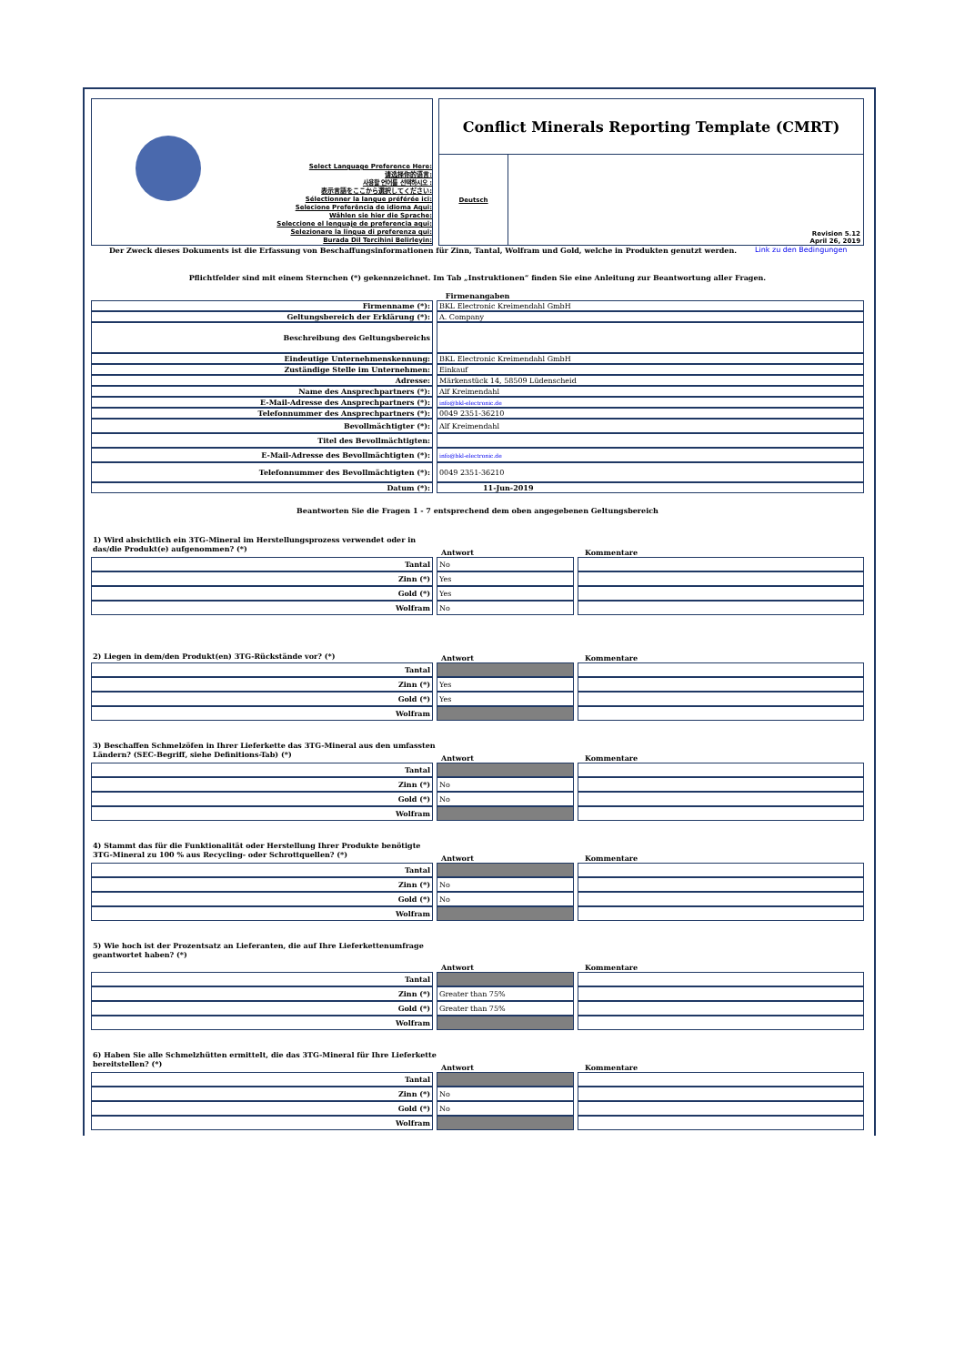Select Language Preference Here:
请选择你的语言:
사용할 언어를 선택하시오 :
表示言語をここから選択してください:
Sélectionner la langue préférée ici:
Selecione Preferência de idioma Aqui:
Wählen sie hier die Sprache:
Seleccione el lenguaje de preferencia aqui:
Selezionare la lingua di preferenza qui:
Burada Dil Tercihini Belirleyin:
Conflict Minerals Reporting Template (CMRT)
Deutsch
Revision 5.12
April 26, 2019
Der Zweck dieses Dokuments ist die Erfassung von Beschaffungsinformationen für Zinn, Tantal, Wolfram und Gold, welche in Produkten genutzt werden. Link zu den Bedingungen
Pflichtfelder sind mit einem Sternchen (*) gekennzeichnet. Im Tab „Instruktionen“ finden Sie eine Anleitung zur Beantwortung aller Fragen.
Firmenangaben
| Firmenname (*): | | BKL Electronic Kreimendahl GmbH |
| Geltungsbereich der Erklärung (*): | | A. Company |
| Beschreibung des Geltungsbereichs | | |
| Eindeutige Unternehmenskennung: | | BKL Electronic Kreimendahl GmbH |
| Zuständige Stelle im Unternehmen: | | Einkauf |
| Adresse: | | Märkenstück 14, 58509 Lüdenscheid |
| Name des Ansprechpartners (*): | | Alf Kreimendahl |
| E-Mail-Adresse des Ansprechpartners (*): | | info@bkl-electronic.de |
| Telefonnummer des Ansprechpartners (*): | | 0049 2351-36210 |
| Bevollmächtigter (*): | | Alf Kreimendahl |
| Titel des Bevollmächtigten: | | |
| E-Mail-Adresse des Bevollmächtigten (*): | | info@bkl-electronic.de |
| Telefonnummer des Bevollmächtigten (*): | | 0049 2351-36210 |
| Datum (*): | | 11-Jun-2019 |
Beantworten Sie die Fragen 1 - 7 entsprechend dem oben angegebenen Geltungsbereich
1) Wird absichtlich ein 3TG-Mineral im Herstellungsprozess verwendet oder in das/die Produkt(e) aufgenommen? (*)
Antwort Kommentare
| Tantal | | No | | |
| Zinn (*) | | Yes | | |
| Gold (*) | | Yes | | |
| Wolfram | | No | | |
2) Liegen in dem/den Produkt(en) 3TG-Rückstände vor? (*)
Antwort Kommentare
| Tantal | | | | |
| Zinn (*) | | Yes | | |
| Gold (*) | | Yes | | |
| Wolfram | | | | |
3) Beschaffen Schmelzöfen in Ihrer Lieferkette das 3TG-Mineral aus den umfassten Ländern? (SEC-Begriff, siehe Definitions-Tab) (*)
Antwort Kommentare
| Tantal | | | | |
| Zinn (*) | | No | | |
| Gold (*) | | No | | |
| Wolfram | | | | |
4) Stammt das für die Funktionalität oder Herstellung Ihrer Produkte benötigte 3TG-Mineral zu 100 % aus Recycling- oder Schrottquellen? (*)
Antwort Kommentare
| Tantal | | | | |
| Zinn (*) | | No | | |
| Gold (*) | | No | | |
| Wolfram | | | | |
5) Wie hoch ist der Prozentsatz an Lieferanten, die auf Ihre Lieferkettenumfrage geantwortet haben? (*)
Antwort Kommentare
| Tantal | | | | |
| Zinn (*) | | Greater than 75% | | |
| Gold (*) | | Greater than 75% | | |
| Wolfram | | | | |
6) Haben Sie alle Schmelzhütten ermittelt, die das 3TG-Mineral für Ihre Lieferkette bereitstellen? (*)
Antwort Kommentare
| Tantal | | | | |
| Zinn (*) | | No | | |
| Gold (*) | | No | | |
| Wolfram | | | | |